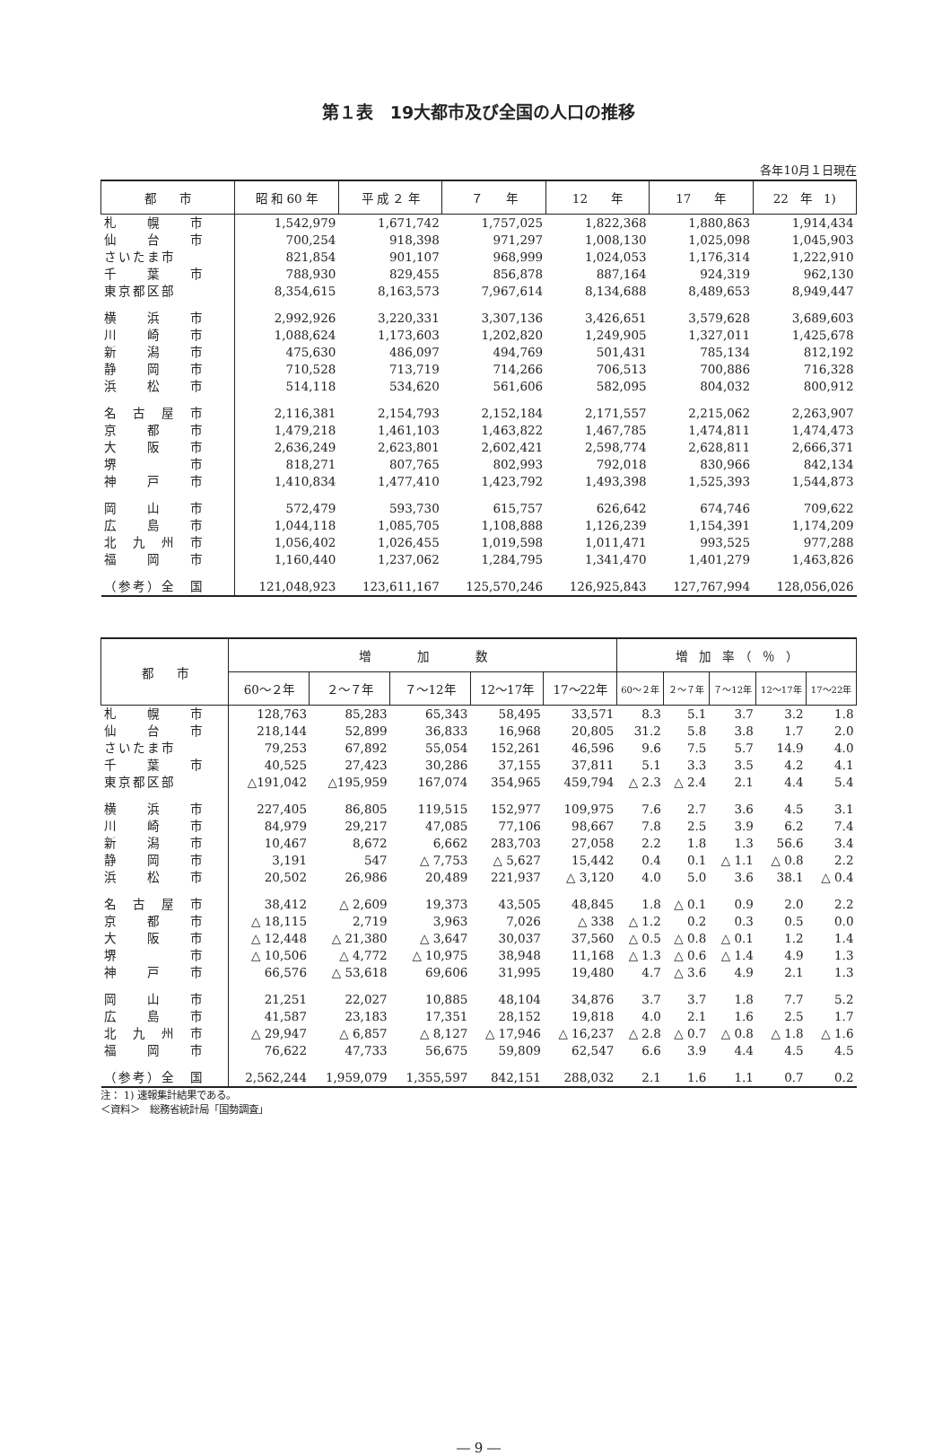第１表　19大都市及び全国の人口の推移
各年10月１日現在
| 都 市 | 昭 和 60 年 | 平 成 ２ 年 | ７ 年 | 12 年 | 17 年 | 22 年 1) |
| --- | --- | --- | --- | --- | --- | --- |
| 札 幌 市 | 1,542,979 | 1,671,742 | 1,757,025 | 1,822,368 | 1,880,863 | 1,914,434 |
| 仙 台 市 | 700,254 | 918,398 | 971,297 | 1,008,130 | 1,025,098 | 1,045,903 |
| さいたま市 | 821,854 | 901,107 | 968,999 | 1,024,053 | 1,176,314 | 1,222,910 |
| 千 葉 市 | 788,930 | 829,455 | 856,878 | 887,164 | 924,319 | 962,130 |
| 東京都区部 | 8,354,615 | 8,163,573 | 7,967,614 | 8,134,688 | 8,489,653 | 8,949,447 |
| 横 浜 市 | 2,992,926 | 3,220,331 | 3,307,136 | 3,426,651 | 3,579,628 | 3,689,603 |
| 川 崎 市 | 1,088,624 | 1,173,603 | 1,202,820 | 1,249,905 | 1,327,011 | 1,425,678 |
| 新 潟 市 | 475,630 | 486,097 | 494,769 | 501,431 | 785,134 | 812,192 |
| 静 岡 市 | 710,528 | 713,719 | 714,266 | 706,513 | 700,886 | 716,328 |
| 浜 松 市 | 514,118 | 534,620 | 561,606 | 582,095 | 804,032 | 800,912 |
| 名 古 屋 市 | 2,116,381 | 2,154,793 | 2,152,184 | 2,171,557 | 2,215,062 | 2,263,907 |
| 京 都 市 | 1,479,218 | 1,461,103 | 1,463,822 | 1,467,785 | 1,474,811 | 1,474,473 |
| 大 阪 市 | 2,636,249 | 2,623,801 | 2,602,421 | 2,598,774 | 2,628,811 | 2,666,371 |
| 堺 市 | 818,271 | 807,765 | 802,993 | 792,018 | 830,966 | 842,134 |
| 神 戸 市 | 1,410,834 | 1,477,410 | 1,423,792 | 1,493,398 | 1,525,393 | 1,544,873 |
| 岡 山 市 | 572,479 | 593,730 | 615,757 | 626,642 | 674,746 | 709,622 |
| 広 島 市 | 1,044,118 | 1,085,705 | 1,108,888 | 1,126,239 | 1,154,391 | 1,174,209 |
| 北 九 州 市 | 1,056,402 | 1,026,455 | 1,019,598 | 1,011,471 | 993,525 | 977,288 |
| 福 岡 市 | 1,160,440 | 1,237,062 | 1,284,795 | 1,341,470 | 1,401,279 | 1,463,826 |
| （参考）全 国 | 121,048,923 | 123,611,167 | 125,570,246 | 126,925,843 | 127,767,994 | 128,056,026 |
| 都 市 | 増 加 数 | | | | | 増 加 率 （ ％ ） | | | | |
| --- | --- | --- | --- | --- | --- | --- | --- | --- | --- | --- |
| | 60～２年 | ２～７年 | ７～12年 | 12～17年 | 17～22年 | 60～２年 | ２～７年 | ７～12年 | 12～17年 | 17～22年 |
| 札 幌 市 | 128,763 | 85,283 | 65,343 | 58,495 | 33,571 | 8.3 | 5.1 | 3.7 | 3.2 | 1.8 |
| 仙 台 市 | 218,144 | 52,899 | 36,833 | 16,968 | 20,805 | 31.2 | 5.8 | 3.8 | 1.7 | 2.0 |
| さいたま市 | 79,253 | 67,892 | 55,054 | 152,261 | 46,596 | 9.6 | 7.5 | 5.7 | 14.9 | 4.0 |
| 千 葉 市 | 40,525 | 27,423 | 30,286 | 37,155 | 37,811 | 5.1 | 3.3 | 3.5 | 4.2 | 4.1 |
| 東京都区部 | △191,042 | △195,959 | 167,074 | 354,965 | 459,794 | △ 2.3 | △ 2.4 | 2.1 | 4.4 | 5.4 |
| 横 浜 市 | 227,405 | 86,805 | 119,515 | 152,977 | 109,975 | 7.6 | 2.7 | 3.6 | 4.5 | 3.1 |
| 川 崎 市 | 84,979 | 29,217 | 47,085 | 77,106 | 98,667 | 7.8 | 2.5 | 3.9 | 6.2 | 7.4 |
| 新 潟 市 | 10,467 | 8,672 | 6,662 | 283,703 | 27,058 | 2.2 | 1.8 | 1.3 | 56.6 | 3.4 |
| 静 岡 市 | 3,191 | 547 | △ 7,753 | △ 5,627 | 15,442 | 0.4 | 0.1 | △ 1.1 | △ 0.8 | 2.2 |
| 浜 松 市 | 20,502 | 26,986 | 20,489 | 221,937 | △ 3,120 | 4.0 | 5.0 | 3.6 | 38.1 | △ 0.4 |
| 名 古 屋 市 | 38,412 | △ 2,609 | 19,373 | 43,505 | 48,845 | 1.8 | △ 0.1 | 0.9 | 2.0 | 2.2 |
| 京 都 市 | △ 18,115 | 2,719 | 3,963 | 7,026 | △ 338 | △ 1.2 | 0.2 | 0.3 | 0.5 | 0.0 |
| 大 阪 市 | △ 12,448 | △ 21,380 | △ 3,647 | 30,037 | 37,560 | △ 0.5 | △ 0.8 | △ 0.1 | 1.2 | 1.4 |
| 堺 市 | △ 10,506 | △ 4,772 | △ 10,975 | 38,948 | 11,168 | △ 1.3 | △ 0.6 | △ 1.4 | 4.9 | 1.3 |
| 神 戸 市 | 66,576 | △ 53,618 | 69,606 | 31,995 | 19,480 | 4.7 | △ 3.6 | 4.9 | 2.1 | 1.3 |
| 岡 山 市 | 21,251 | 22,027 | 10,885 | 48,104 | 34,876 | 3.7 | 3.7 | 1.8 | 7.7 | 5.2 |
| 広 島 市 | 41,587 | 23,183 | 17,351 | 28,152 | 19,818 | 4.0 | 2.1 | 1.6 | 2.5 | 1.7 |
| 北 九 州 市 | △ 29,947 | △ 6,857 | △ 8,127 | △ 17,946 | △ 16,237 | △ 2.8 | △ 0.7 | △ 0.8 | △ 1.8 | △ 1.6 |
| 福 岡 市 | 76,622 | 47,733 | 56,675 | 59,809 | 62,547 | 6.6 | 3.9 | 4.4 | 4.5 | 4.5 |
| （参考）全 国 | 2,562,244 | 1,959,079 | 1,355,597 | 842,151 | 288,032 | 2.1 | 1.6 | 1.1 | 0.7 | 0.2 |
注： 1) 速報集計結果である。
＜資料＞　総務省統計局「国勢調査」
― 9 ―